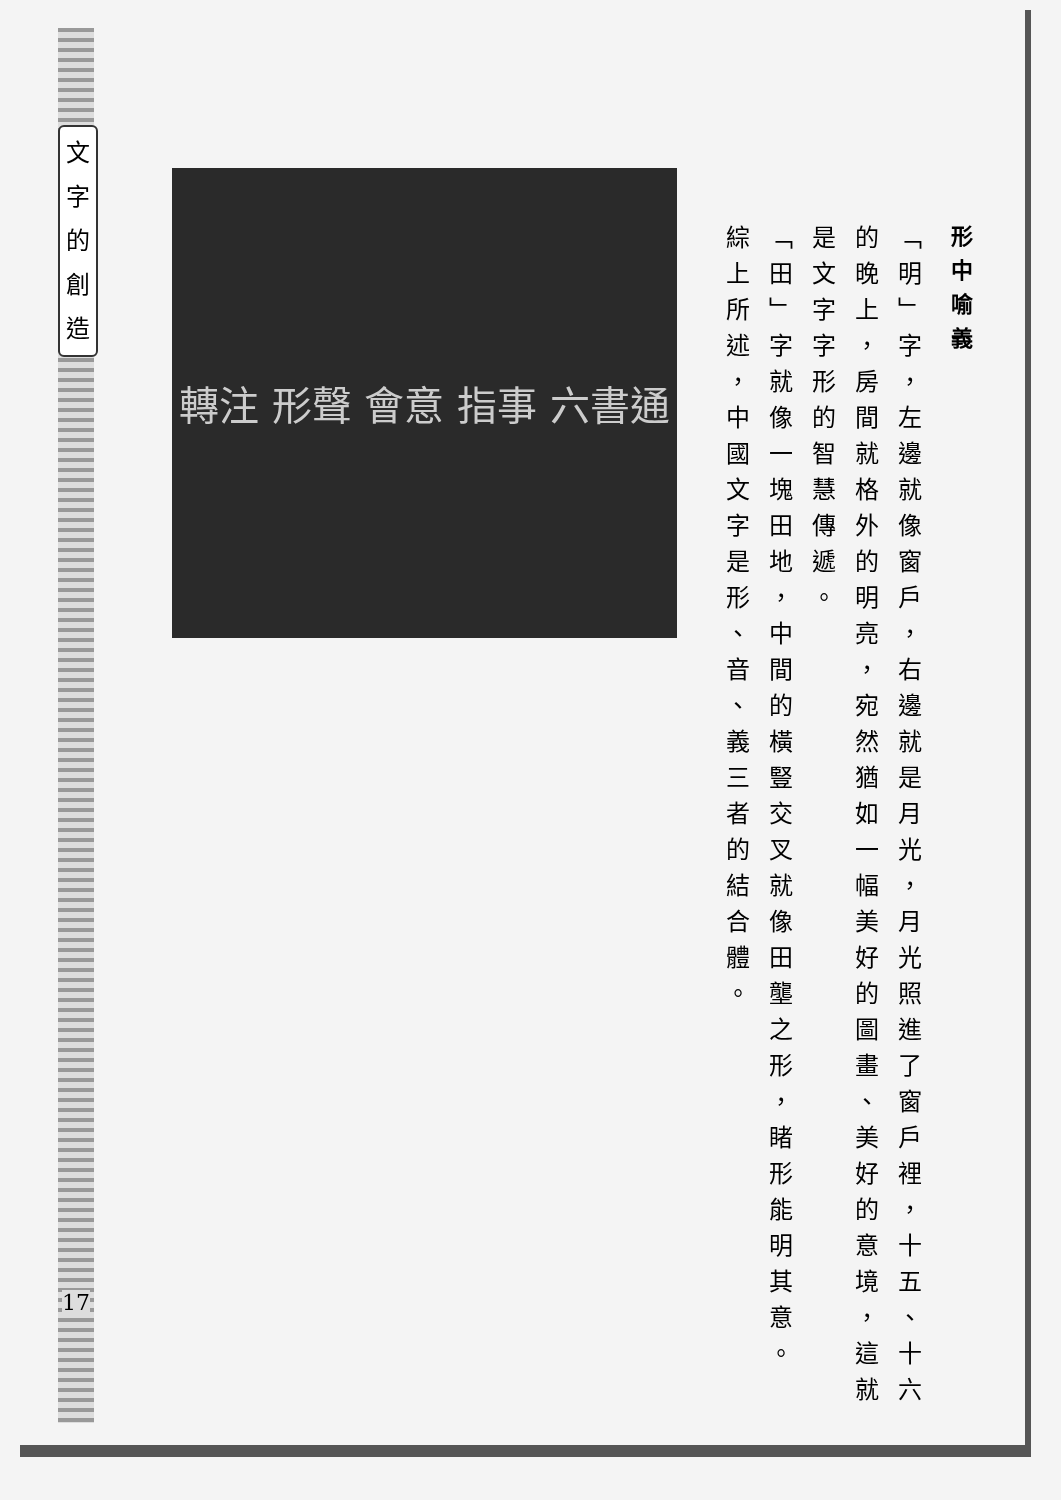文
字
的
創
造
17
轉注 形聲 會意 指事 六書通
形中喻義
「明」字，左邊就像窗戶，右邊就是月光，月光照進了窗戶裡，十五、十六的晚上，房間就格外的明亮，宛然猶如一幅美好的圖畫、美好的意境，這就是文字字形的智慧傳遞。
「田」字就像一塊田地，中間的橫豎交叉就像田壟之形，睹形能明其意。
綜上所述，中國文字是形、音、義三者的結合體。